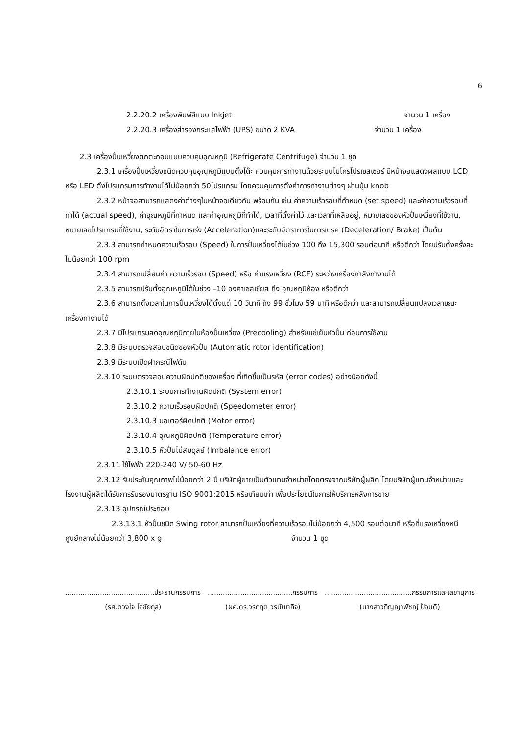6
2.2.20.2 เครื่องพิมพ์สีแบบ Inkjet จำนวน 1 เครื่อง
2.2.20.3 เครื่องสำรองกระแสไฟฟ้า (UPS) ขนาด 2 KVA จำนวน 1 เครื่อง
2.3 เครื่องปั่นเหวี่ยงตกตะกอนแบบควบคุมอุณหภูมิ (Refrigerate Centrifuge) จำนวน 1 ชุด
2.3.1 เครื่องปั่นเหวี่ยงชนิดควบคุมอุณหภูมิแบบตั้งโต๊ะ ควบคุมการทำงานด้วยระบบไมโครโปรเซสเซอร์ มีหน้าจอแสดงผลแบบ LCD หรือ LED ตั้งโปรแกรมการทำงานได้ไม่น้อยกว่า 50โปรแกรม โดยควบคุมการตั้งค่าการทำงานต่างๆ ผ่านปุ่ม knob
2.3.2 หน้าจอสามารถแสดงค่าต่างๆในหน้าจอเดียวกัน พร้อมกัน เช่น ค่าความเร็วรอบที่กำหนด (set speed) และค่าความเร็วรอบที่ทำได้ (actual speed), ค่าอุณหภูมิที่กำหนด และค่าอุณหภูมิที่ทำได้, เวลาที่ตั้งค่าไว้ และเวลาที่เหลืออยู่, หมายเลขของหัวปั่นเหวี่ยงที่ใช้งาน, หมายเลขโปรแกรมที่ใช้งาน, ระดับอัตราในการเร่ง (Acceleration)และระดับอัตราการในการเบรค (Deceleration/ Brake) เป็นต้น
2.3.3 สามารถกำหนดความเร็วรอบ (Speed) ในการปั่นเหวี่ยงได้ในช่วง 100 ถึง 15,300 รอบต่อนาที หรือดีกว่า โดยปรับตั้งครั้งละไม่น้อยกว่า 100 rpm
2.3.4 สามารถเปลี่ยนค่า ความเร็วรอบ (Speed) หรือ ค่าแรงเหวี่ยง (RCF) ระหว่างเครื่องกำลังทำงานได้
2.3.5 สามารถปรับตั้งอุณหภูมิได้ในช่วง –10 องศาเซลเซียส ถึง อุณหภูมิห้อง หรือดีกว่า
2.3.6 สามารถตั้งเวลาในการปั่นเหวี่ยงได้ตั้งแต่ 10 วินาที ถึง 99 ชั่วโมง 59 นาที หรือดีกว่า และสามารถเปลี่ยนแปลงเวลาขณะเครื่องทำงานได้
2.3.7 มีโปรแกรมลดอุณหภูมิภายในห้องปั่นเหวี่ยง (Precooling) สำหรับแช่เย็นหัวปั่น ก่อนการใช้งาน
2.3.8 มีระบบตรวจสอบชนิดของหัวปั่น (Automatic rotor identification)
2.3.9 มีระบบเปิดฝากรณีไฟดับ
2.3.10 ระบบตรวจสอบความผิดปกติของเครื่อง ที่เกิดขึ้นเป็นรหัส (error codes) อย่างน้อยดังนี้
2.3.10.1 ระบบการทำงานผิดปกติ (System error)
2.3.10.2 ความเร็วรอบผิดปกติ (Speedometer error)
2.3.10.3 มอเตอร์ผิดปกติ (Motor error)
2.3.10.4 อุณหภูมิผิดปกติ (Temperature error)
2.3.10.5 หัวปั่นไม่สมดุลย์ (Imbalance error)
2.3.11 ใช้ไฟฟ้า 220-240 V/ 50-60 Hz
2.3.12 รับประกันคุณภาพไม่น้อยกว่า 2 ปี บริษัทผู้ขายเป็นตัวแทนจำหน่ายโดยตรงจากบริษัทผู้ผลิต โดยบริษัทผู้แทนจำหน่ายและโรงงานผู้ผลิตได้รับการรับรองมาตรฐาน ISO 9001:2015 หรือเทียบเท่า เพื่อประโยชน์ในการให้บริการหลังการขาย
2.3.13 อุปกรณ์ประกอบ
2.3.13.1 หัวปั่นชนิด Swing rotor สามารถปั่นเหวี่ยงที่ความเร็วรอบไม่น้อยกว่า 4,500 รอบต่อนาที หรือที่แรงเหวี่ยงหนีศูนย์กลางไม่น้อยกว่า 3,800 x g จำนวน 1 ชุด
.........................................ประธานกรรมการ
(รศ.ดวงใจ โอชัยกุล)
.......................................กรรมการ
(ผศ.ดร.วรกฤต วรนันทกิจ)
........................................กรรมการและเลขานุการ
(นางสาวภิญญาพัชญ์ ป้อมดี)